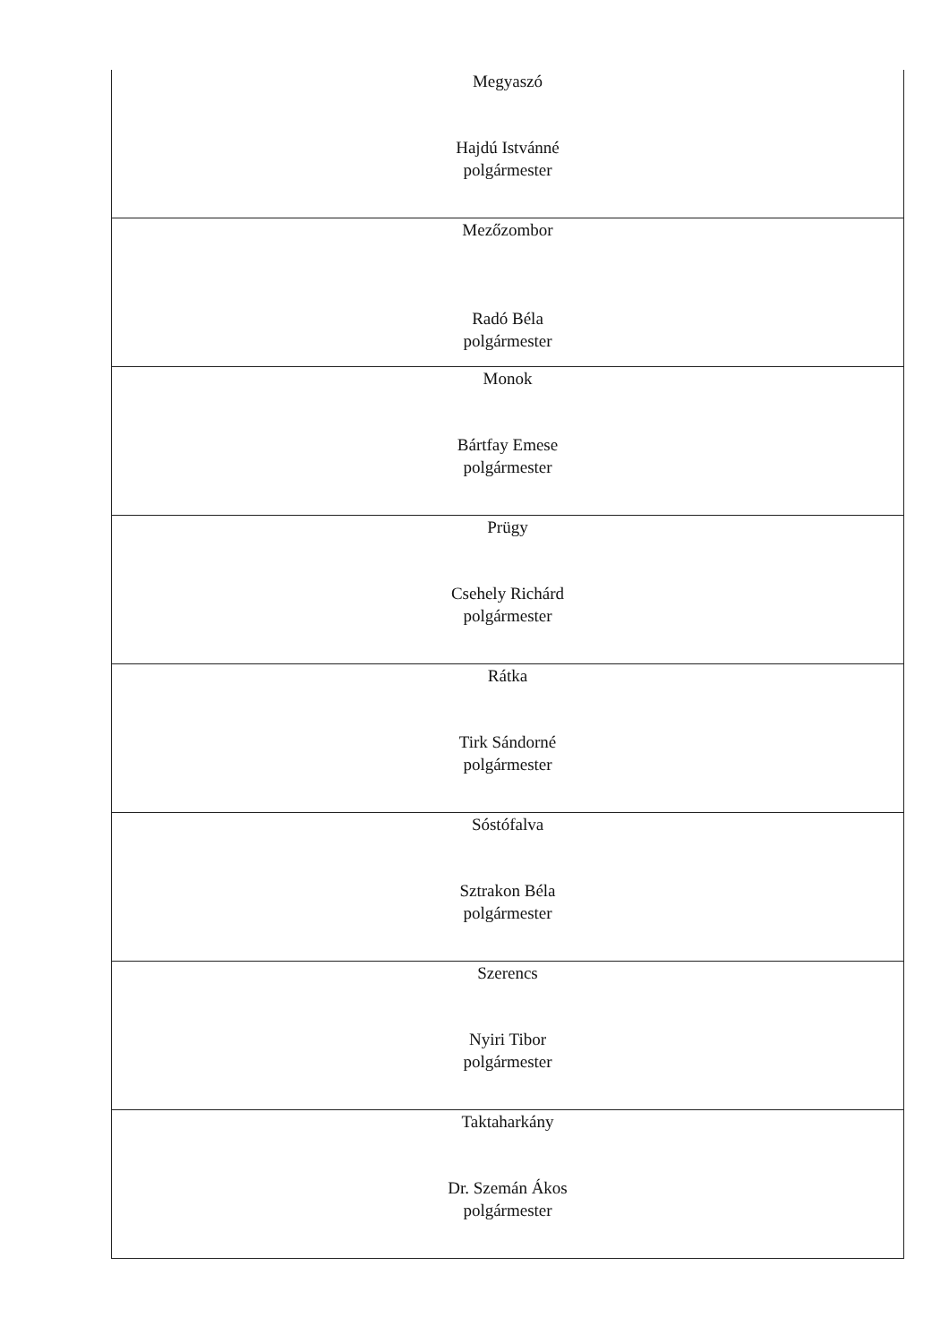| Megyaszó Hajdú Istvánné polgármester |
| Mezőzombor Radó Béla polgármester |
| Monok Bártfay Emese polgármester |
| Prügy Csehely Richárd polgármester |
| Rátka Tirk Sándorné polgármester |
| Sóstófalva Sztrakon Béla polgármester |
| Szerencs Nyiri Tibor polgármester |
| Taktaharkány Dr. Szemán Ákos polgármester |